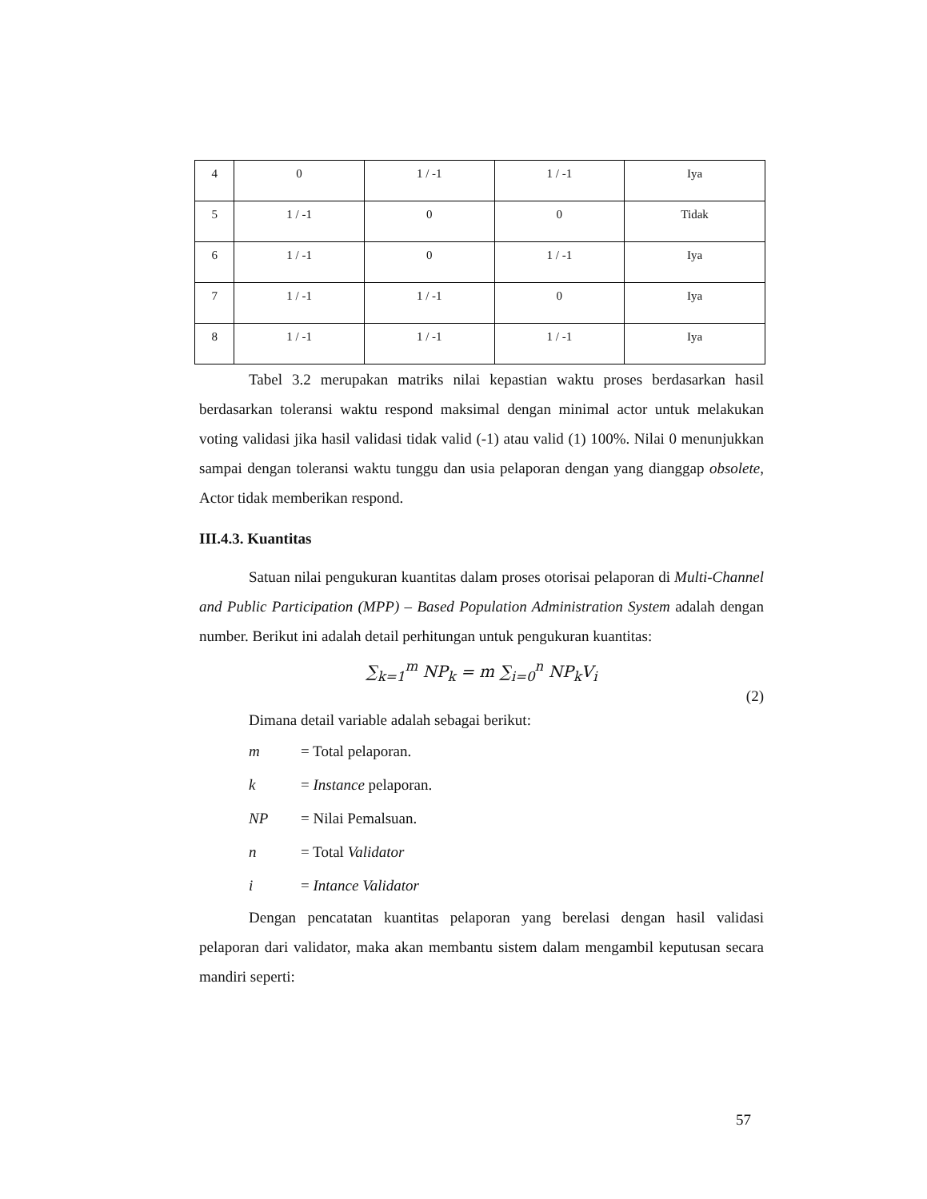| 4 | 0 | 1 / -1 | 1 / -1 | Iya |
| 5 | 1 / -1 | 0 | 0 | Tidak |
| 6 | 1 / -1 | 0 | 1 / -1 | Iya |
| 7 | 1 / -1 | 1 / -1 | 0 | Iya |
| 8 | 1 / -1 | 1 / -1 | 1 / -1 | Iya |
Tabel 3.2 merupakan matriks nilai kepastian waktu proses berdasarkan hasil berdasarkan toleransi waktu respond maksimal dengan minimal actor untuk melakukan voting validasi jika hasil validasi tidak valid (-1) atau valid (1) 100%. Nilai 0 menunjukkan sampai dengan toleransi waktu tunggu dan usia pelaporan dengan yang dianggap obsolete, Actor tidak memberikan respond.
III.4.3. Kuantitas
Satuan nilai pengukuran kuantitas dalam proses otorisai pelaporan di Multi-Channel and Public Participation (MPP) – Based Population Administration System adalah dengan number. Berikut ini adalah detail perhitungan untuk pengukuran kuantitas:
∑<sub>k=1</sub><sup>m</sup> NP<sub>k</sub> = m ∑<sub>i=0</sub><sup>n</sup> NP<sub>k</sub>V<sub>i</sub>
(2)
Dimana detail variable adalah sebagai berikut:
m = Total pelaporan.
k = Instance pelaporan.
NP = Nilai Pemalsuan.
n = Total Validator
i = Intance Validator
Dengan pencatatan kuantitas pelaporan yang berelasi dengan hasil validasi pelaporan dari validator, maka akan membantu sistem dalam mengambil keputusan secara mandiri seperti:
57